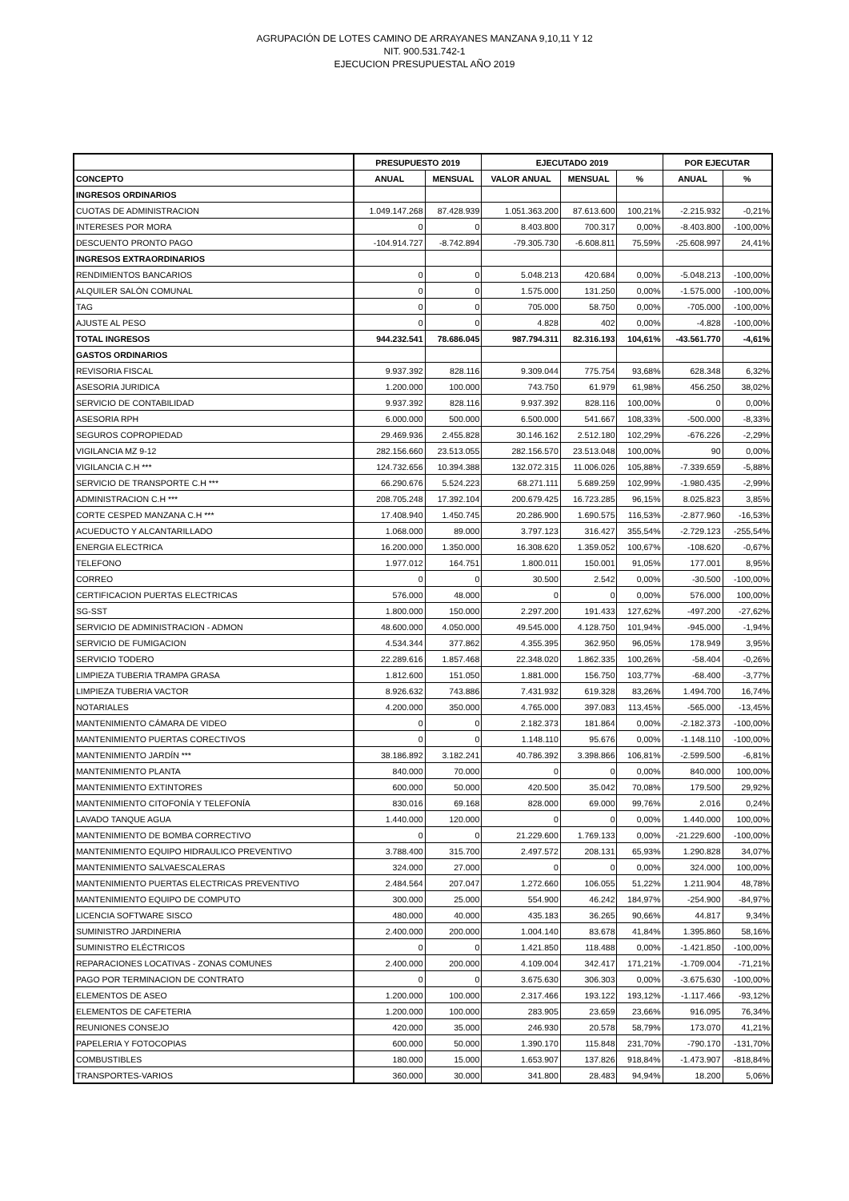AGRUPACIÓN DE LOTES CAMINO DE ARRAYANES MANZANA 9,10,11 Y 12
NIT. 900.531.742-1
EJECUCION PRESUPUESTAL AÑO 2019
| | PRESUPUESTO 2019 | | EJECUTADO 2019 | | | POR EJECUTAR | |
| --- | --- | --- | --- | --- | --- | --- | --- |
| CONCEPTO | ANUAL | MENSUAL | VALOR ANUAL | MENSUAL | % | ANUAL | % |
| INGRESOS ORDINARIOS | | | | | | | |
| CUOTAS DE ADMINISTRACION | 1.049.147.268 | 87.428.939 | 1.051.363.200 | 87.613.600 | 100,21% | -2.215.932 | -0,21% |
| INTERESES POR MORA | 0 | 0 | 8.403.800 | 700.317 | 0,00% | -8.403.800 | -100,00% |
| DESCUENTO PRONTO PAGO | -104.914.727 | -8.742.894 | -79.305.730 | -6.608.811 | 75,59% | -25.608.997 | 24,41% |
| INGRESOS EXTRAORDINARIOS | | | | | | | |
| RENDIMIENTOS BANCARIOS | 0 | 0 | 5.048.213 | 420.684 | 0,00% | -5.048.213 | -100,00% |
| ALQUILER SALÓN COMUNAL | 0 | 0 | 1.575.000 | 131.250 | 0,00% | -1.575.000 | -100,00% |
| TAG | 0 | 0 | 705.000 | 58.750 | 0,00% | -705.000 | -100,00% |
| AJUSTE AL PESO | 0 | 0 | 4.828 | 402 | 0,00% | -4.828 | -100,00% |
| TOTAL INGRESOS | 944.232.541 | 78.686.045 | 987.794.311 | 82.316.193 | 104,61% | -43.561.770 | -4,61% |
| GASTOS ORDINARIOS | | | | | | | |
| REVISORIA FISCAL | 9.937.392 | 828.116 | 9.309.044 | 775.754 | 93,68% | 628.348 | 6,32% |
| ASESORIA JURIDICA | 1.200.000 | 100.000 | 743.750 | 61.979 | 61,98% | 456.250 | 38,02% |
| SERVICIO DE CONTABILIDAD | 9.937.392 | 828.116 | 9.937.392 | 828.116 | 100,00% | 0 | 0,00% |
| ASESORIA RPH | 6.000.000 | 500.000 | 6.500.000 | 541.667 | 108,33% | -500.000 | -8,33% |
| SEGUROS COPROPIEDAD | 29.469.936 | 2.455.828 | 30.146.162 | 2.512.180 | 102,29% | -676.226 | -2,29% |
| VIGILANCIA MZ 9-12 | 282.156.660 | 23.513.055 | 282.156.570 | 23.513.048 | 100,00% | 90 | 0,00% |
| VIGILANCIA C.H *** | 124.732.656 | 10.394.388 | 132.072.315 | 11.006.026 | 105,88% | -7.339.659 | -5,88% |
| SERVICIO DE TRANSPORTE C.H *** | 66.290.676 | 5.524.223 | 68.271.111 | 5.689.259 | 102,99% | -1.980.435 | -2,99% |
| ADMINISTRACION C.H *** | 208.705.248 | 17.392.104 | 200.679.425 | 16.723.285 | 96,15% | 8.025.823 | 3,85% |
| CORTE CESPED MANZANA C.H *** | 17.408.940 | 1.450.745 | 20.286.900 | 1.690.575 | 116,53% | -2.877.960 | -16,53% |
| ACUEDUCTO Y ALCANTARILLADO | 1.068.000 | 89.000 | 3.797.123 | 316.427 | 355,54% | -2.729.123 | -255,54% |
| ENERGIA ELECTRICA | 16.200.000 | 1.350.000 | 16.308.620 | 1.359.052 | 100,67% | -108.620 | -0,67% |
| TELEFONO | 1.977.012 | 164.751 | 1.800.011 | 150.001 | 91,05% | 177.001 | 8,95% |
| CORREO | 0 | 0 | 30.500 | 2.542 | 0,00% | -30.500 | -100,00% |
| CERTIFICACION PUERTAS ELECTRICAS | 576.000 | 48.000 | 0 | 0 | 0,00% | 576.000 | 100,00% |
| SG-SST | 1.800.000 | 150.000 | 2.297.200 | 191.433 | 127,62% | -497.200 | -27,62% |
| SERVICIO DE ADMINISTRACION - ADMON | 48.600.000 | 4.050.000 | 49.545.000 | 4.128.750 | 101,94% | -945.000 | -1,94% |
| SERVICIO DE FUMIGACION | 4.534.344 | 377.862 | 4.355.395 | 362.950 | 96,05% | 178.949 | 3,95% |
| SERVICIO TODERO | 22.289.616 | 1.857.468 | 22.348.020 | 1.862.335 | 100,26% | -58.404 | -0,26% |
| LIMPIEZA TUBERIA TRAMPA GRASA | 1.812.600 | 151.050 | 1.881.000 | 156.750 | 103,77% | -68.400 | -3,77% |
| LIMPIEZA TUBERIA VACTOR | 8.926.632 | 743.886 | 7.431.932 | 619.328 | 83,26% | 1.494.700 | 16,74% |
| NOTARIALES | 4.200.000 | 350.000 | 4.765.000 | 397.083 | 113,45% | -565.000 | -13,45% |
| MANTENIMIENTO CÁMARA DE VIDEO | 0 | 0 | 2.182.373 | 181.864 | 0,00% | -2.182.373 | -100,00% |
| MANTENIMIENTO PUERTAS CORECTIVOS | 0 | 0 | 1.148.110 | 95.676 | 0,00% | -1.148.110 | -100,00% |
| MANTENIMIENTO JARDÍN *** | 38.186.892 | 3.182.241 | 40.786.392 | 3.398.866 | 106,81% | -2.599.500 | -6,81% |
| MANTENIMIENTO PLANTA | 840.000 | 70.000 | 0 | 0 | 0,00% | 840.000 | 100,00% |
| MANTENIMIENTO EXTINTORES | 600.000 | 50.000 | 420.500 | 35.042 | 70,08% | 179.500 | 29,92% |
| MANTENIMIENTO CITOFONÍA Y TELEFONÍA | 830.016 | 69.168 | 828.000 | 69.000 | 99,76% | 2.016 | 0,24% |
| LAVADO TANQUE AGUA | 1.440.000 | 120.000 | 0 | 0 | 0,00% | 1.440.000 | 100,00% |
| MANTENIMIENTO DE BOMBA CORRECTIVO | 0 | 0 | 21.229.600 | 1.769.133 | 0,00% | -21.229.600 | -100,00% |
| MANTENIMIENTO EQUIPO HIDRAULICO PREVENTIVO | 3.788.400 | 315.700 | 2.497.572 | 208.131 | 65,93% | 1.290.828 | 34,07% |
| MANTENIMIENTO SALVAESCALERAS | 324.000 | 27.000 | 0 | 0 | 0,00% | 324.000 | 100,00% |
| MANTENIMIENTO PUERTAS ELECTRICAS PREVENTIVO | 2.484.564 | 207.047 | 1.272.660 | 106.055 | 51,22% | 1.211.904 | 48,78% |
| MANTENIMIENTO EQUIPO DE COMPUTO | 300.000 | 25.000 | 554.900 | 46.242 | 184,97% | -254.900 | -84,97% |
| LICENCIA SOFTWARE SISCO | 480.000 | 40.000 | 435.183 | 36.265 | 90,66% | 44.817 | 9,34% |
| SUMINISTRO JARDINERIA | 2.400.000 | 200.000 | 1.004.140 | 83.678 | 41,84% | 1.395.860 | 58,16% |
| SUMINISTRO ELÉCTRICOS | 0 | 0 | 1.421.850 | 118.488 | 0,00% | -1.421.850 | -100,00% |
| REPARACIONES LOCATIVAS - ZONAS COMUNES | 2.400.000 | 200.000 | 4.109.004 | 342.417 | 171,21% | -1.709.004 | -71,21% |
| PAGO POR TERMINACION DE CONTRATO | 0 | 0 | 3.675.630 | 306.303 | 0,00% | -3.675.630 | -100,00% |
| ELEMENTOS DE ASEO | 1.200.000 | 100.000 | 2.317.466 | 193.122 | 193,12% | -1.117.466 | -93,12% |
| ELEMENTOS DE CAFETERIA | 1.200.000 | 100.000 | 283.905 | 23.659 | 23,66% | 916.095 | 76,34% |
| REUNIONES CONSEJO | 420.000 | 35.000 | 246.930 | 20.578 | 58,79% | 173.070 | 41,21% |
| PAPELERIA Y FOTOCOPIAS | 600.000 | 50.000 | 1.390.170 | 115.848 | 231,70% | -790.170 | -131,70% |
| COMBUSTIBLES | 180.000 | 15.000 | 1.653.907 | 137.826 | 918,84% | -1.473.907 | -818,84% |
| TRANSPORTES-VARIOS | 360.000 | 30.000 | 341.800 | 28.483 | 94,94% | 18.200 | 5,06% |